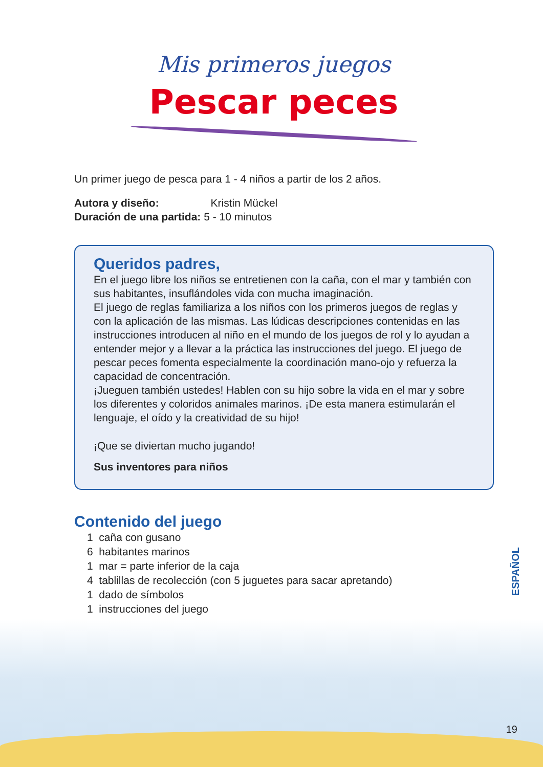Mis primeros juegos
Pescar peces
Un primer juego de pesca para 1 - 4 niños a partir de los 2 años.
Autora y diseño: Kristin Mückel
Duración de una partida: 5 - 10 minutos
Queridos padres,
En el juego libre los niños se entretienen con la caña, con el mar y también con sus habitantes, insuflándoles vida con mucha imaginación.
El juego de reglas familiariza a los niños con los primeros juegos de reglas y con la aplicación de las mismas. Las lúdicas descripciones contenidas en las instrucciones introducen al niño en el mundo de los juegos de rol y lo ayudan a entender mejor y a llevar a la práctica las instrucciones del juego. El juego de pescar peces fomenta especialmente la coordinación mano-ojo y refuerza la capacidad de concentración.
¡Jueguen también ustedes! Hablen con su hijo sobre la vida en el mar y sobre los diferentes y coloridos animales marinos. ¡De esta manera estimularán el lenguaje, el oído y la creatividad de su hijo!
¡Que se diviertan mucho jugando!
Sus inventores para niños
Contenido del juego
1 caña con gusano
6 habitantes marinos
1 mar = parte inferior de la caja
4 tablillas de recolección (con 5 juguetes para sacar apretando)
1 dado de símbolos
1 instrucciones del juego
ESPAÑOL
19